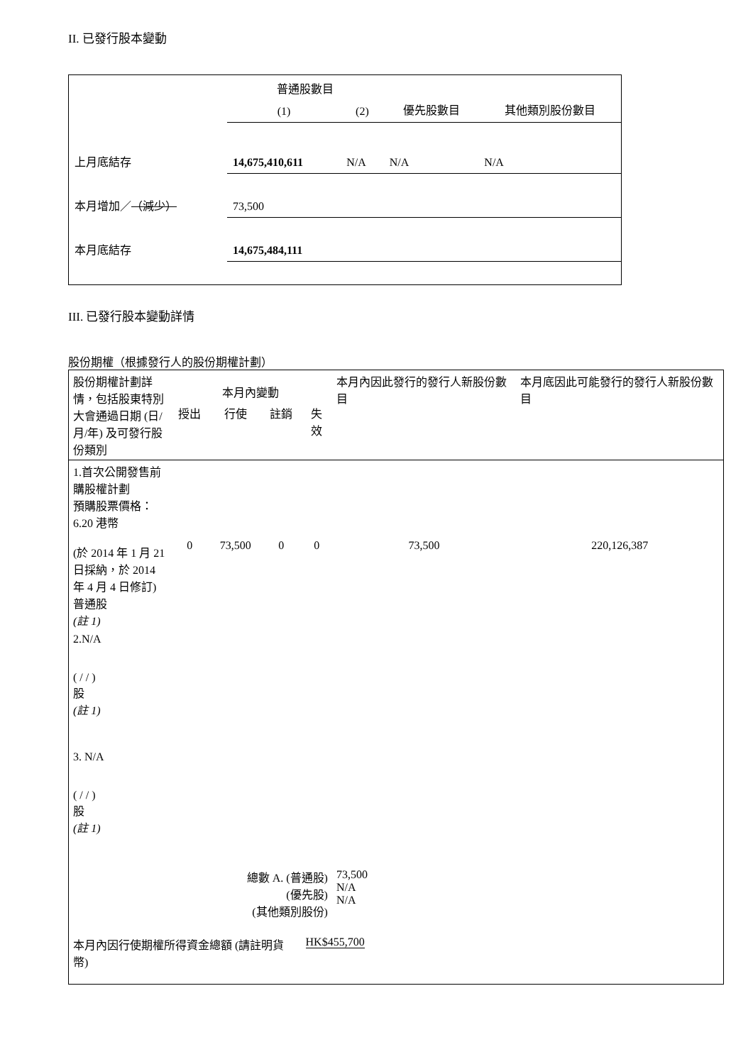II. 已發行股本變動
| | 普通股數目 | | 優先股數目 | 其他類別股份數目 |
| | (1) | (2) | | |
| 上月底結存 | 14,675,410,611 | N/A | N/A | N/A |
| 本月增加／ （減少） | 73,500 | | | |
| 本月底結存 | 14,675,484,111 | | | |
III. 已發行股本變動詳情
股份期權（根據發行人的股份期權計劃）
| 股份期權計劃詳情，包括股東特別大會通過日期 (日/月/年) 及可發行股份類別 | 本月內變動 | | | | 本月內因此發行的發行人新股份數目 | 本月底因此可能發行的發行人新股份數目 |
| | 授出 | 行使 | 註銷 | 失效 | | |
| 1.首次公開發售前購股權計劃 預購股票價格：6.20 港幣 (於 2014 年 1 月 21 日採納，於 2014 年 4 月 4 日修訂) 普通股 (註 1) | 0 | 73,500 | 0 | 0 | 73,500 | 220,126,387 |
| 2.N/A ( / / ) 股 (註 1) | | | | | | |
| 3. N/A ( / / ) 股 (註 1) | | | | | | |
| 總數 A. (普通股) (優先股) (其他類別股份) | | | | | 73,500 N/A N/A | |
| 本月內因行使期權所得資金總額 (請註明貨幣) | | | | HK$455,700 | | |